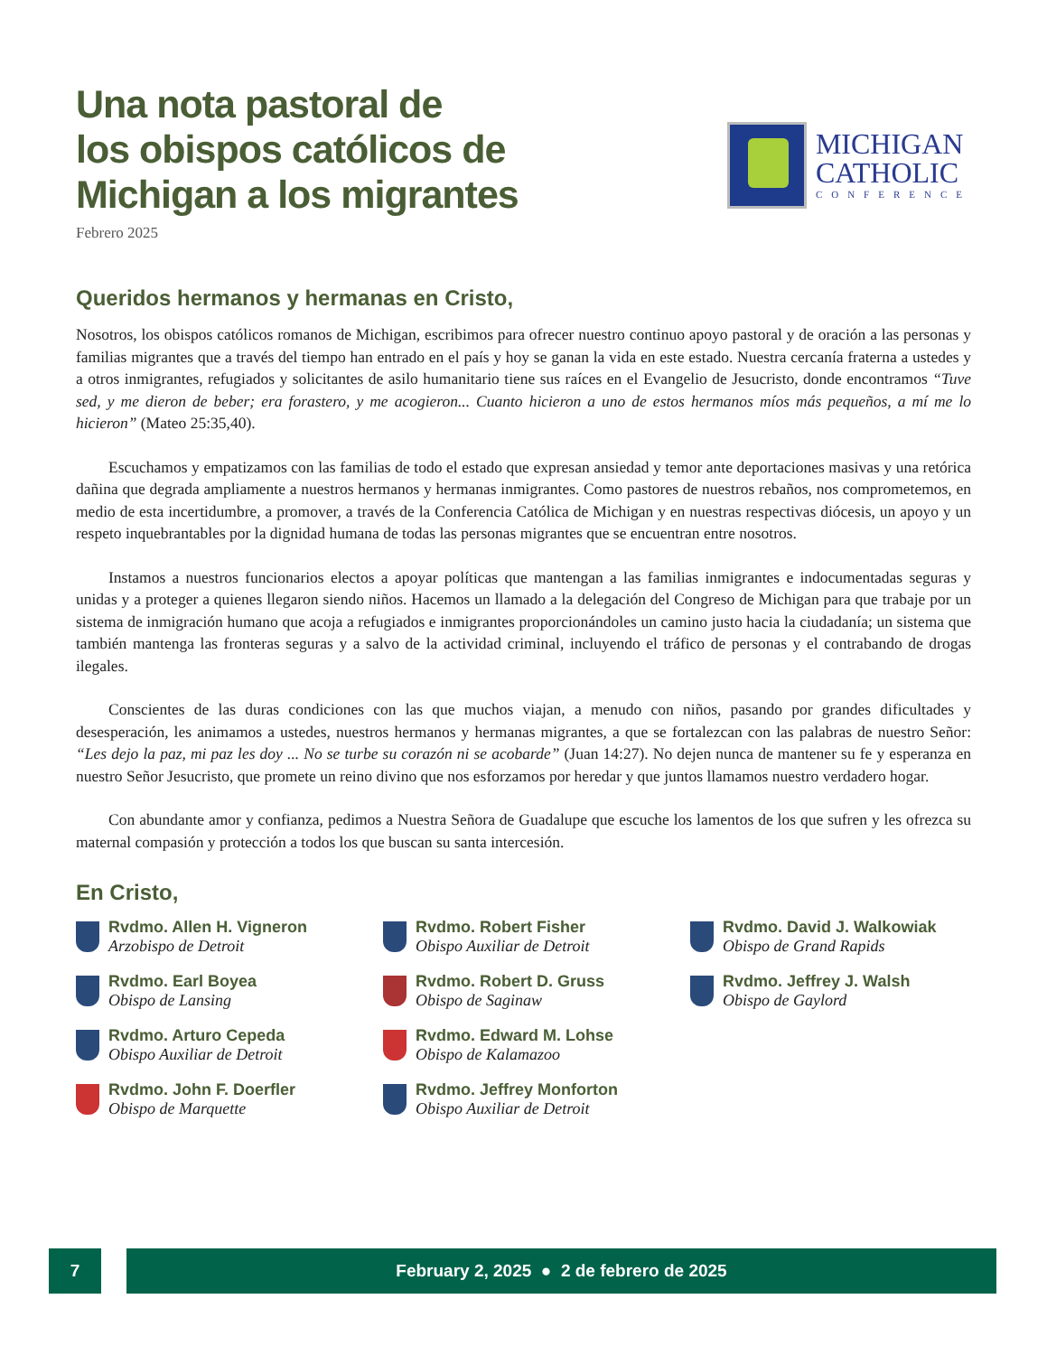Una nota pastoral de
los obispos católicos de
Michigan a los migrantes
Febrero 2025
MICHIGAN
CATHOLIC
CONFERENCE
Queridos hermanos y hermanas en Cristo,
Nosotros, los obispos católicos romanos de Michigan, escribimos para ofrecer nuestro continuo apoyo pastoral y de oración a las personas y familias migrantes que a través del tiempo han entrado en el país y hoy se ganan la vida en este estado. Nuestra cercanía fraterna a ustedes y a otros inmigrantes, refugiados y solicitantes de asilo humanitario tiene sus raíces en el Evangelio de Jesucristo, donde encontramos “Tuve sed, y me dieron de beber; era forastero, y me acogieron... Cuanto hicieron a uno de estos hermanos míos más pequeños, a mí me lo hicieron” (Mateo 25:35,40).
Escuchamos y empatizamos con las familias de todo el estado que expresan ansiedad y temor ante deportaciones masivas y una retórica dañina que degrada ampliamente a nuestros hermanos y hermanas inmigrantes. Como pastores de nuestros rebaños, nos comprometemos, en medio de esta incertidumbre, a promover, a través de la Conferencia Católica de Michigan y en nuestras respectivas diócesis, un apoyo y un respeto inquebrantables por la dignidad humana de todas las personas migrantes que se encuentran entre nosotros.
Instamos a nuestros funcionarios electos a apoyar políticas que mantengan a las familias inmigrantes e indocumentadas seguras y unidas y a proteger a quienes llegaron siendo niños. Hacemos un llamado a la delegación del Congreso de Michigan para que trabaje por un sistema de inmigración humano que acoja a refugiados e inmigrantes proporcionándoles un camino justo hacia la ciudadanía; un sistema que también mantenga las fronteras seguras y a salvo de la actividad criminal, incluyendo el tráfico de personas y el contrabando de drogas ilegales.
Conscientes de las duras condiciones con las que muchos viajan, a menudo con niños, pasando por grandes dificultades y desesperación, les animamos a ustedes, nuestros hermanos y hermanas migrantes, a que se fortalezcan con las palabras de nuestro Señor: “Les dejo la paz, mi paz les doy ... No se turbe su corazón ni se acobarde” (Juan 14:27). No dejen nunca de mantener su fe y esperanza en nuestro Señor Jesucristo, que promete un reino divino que nos esforzamos por heredar y que juntos llamamos nuestro verdadero hogar.
Con abundante amor y confianza, pedimos a Nuestra Señora de Guadalupe que escuche los lamentos de los que sufren y les ofrezca su maternal compasión y protección a todos los que buscan su santa intercesión.
En Cristo,
Rvdmo. Allen H. Vigneron
Arzobispo de Detroit
Rvdmo. Robert Fisher
Obispo Auxiliar de Detroit
Rvdmo. David J. Walkowiak
Obispo de Grand Rapids
Rvdmo. Earl Boyea
Obispo de Lansing
Rvdmo. Robert D. Gruss
Obispo de Saginaw
Rvdmo. Jeffrey J. Walsh
Obispo de Gaylord
Rvdmo. Arturo Cepeda
Obispo Auxiliar de Detroit
Rvdmo. Edward M. Lohse
Obispo de Kalamazoo
Rvdmo. John F. Doerfler
Obispo de Marquette
Rvdmo. Jeffrey Monforton
Obispo Auxiliar de Detroit
7 February 2, 2025 ● 2 de febrero de 2025